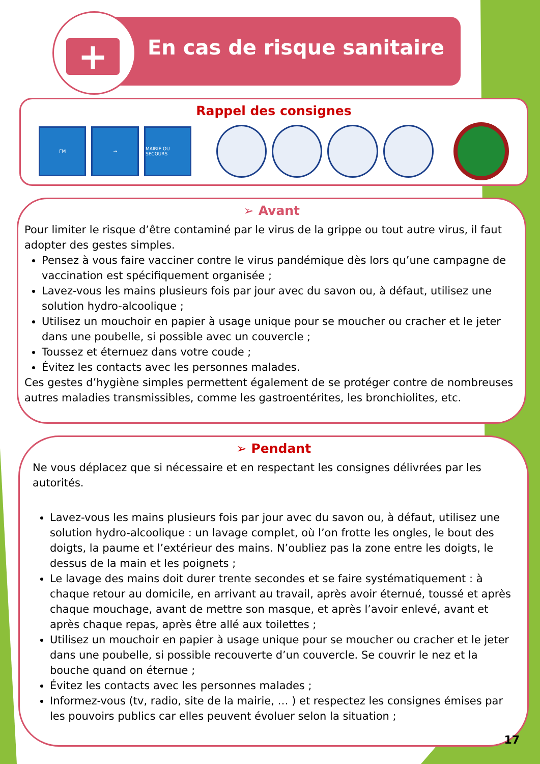+ En cas de risque sanitaire
Rappel des consignes
FM → MAIRIE OU SECOURS
➢ Avant
Pour limiter le risque d’être contaminé par le virus de la grippe ou tout autre virus, il faut adopter des gestes simples.
Pensez à vous faire vacciner contre le virus pandémique dès lors qu’une campagne de vaccination est spécifiquement organisée ;
Lavez-vous les mains plusieurs fois par jour avec du savon ou, à défaut, utilisez une solution hydro-alcoolique ;
Utilisez un mouchoir en papier à usage unique pour se moucher ou cracher et le jeter dans une poubelle, si possible avec un couvercle ;
Toussez et éternuez dans votre coude ;
Évitez les contacts avec les personnes malades.
Ces gestes d’hygiène simples permettent également de se protéger contre de nombreuses autres maladies transmissibles, comme les gastroentérites, les bronchiolites, etc.
➢ Pendant
Ne vous déplacez que si nécessaire et en respectant les consignes délivrées par les autorités.
Lavez-vous les mains plusieurs fois par jour avec du savon ou, à défaut, utilisez une solution hydro-alcoolique : un lavage complet, où l’on frotte les ongles, le bout des doigts, la paume et l’extérieur des mains. N’oubliez pas la zone entre les doigts, le dessus de la main et les poignets ;
Le lavage des mains doit durer trente secondes et se faire systématiquement : à chaque retour au domicile, en arrivant au travail, après avoir éternué, toussé et après chaque mouchage, avant de mettre son masque, et après l’avoir enlevé, avant et après chaque repas, après être allé aux toilettes ;
Utilisez un mouchoir en papier à usage unique pour se moucher ou cracher et le jeter dans une poubelle, si possible recouverte d’un couvercle. Se couvrir le nez et la bouche quand on éternue ;
Évitez les contacts avec les personnes malades ;
Informez-vous (tv, radio, site de la mairie, … ) et respectez les consignes émises par les pouvoirs publics car elles peuvent évoluer selon la situation ;
17